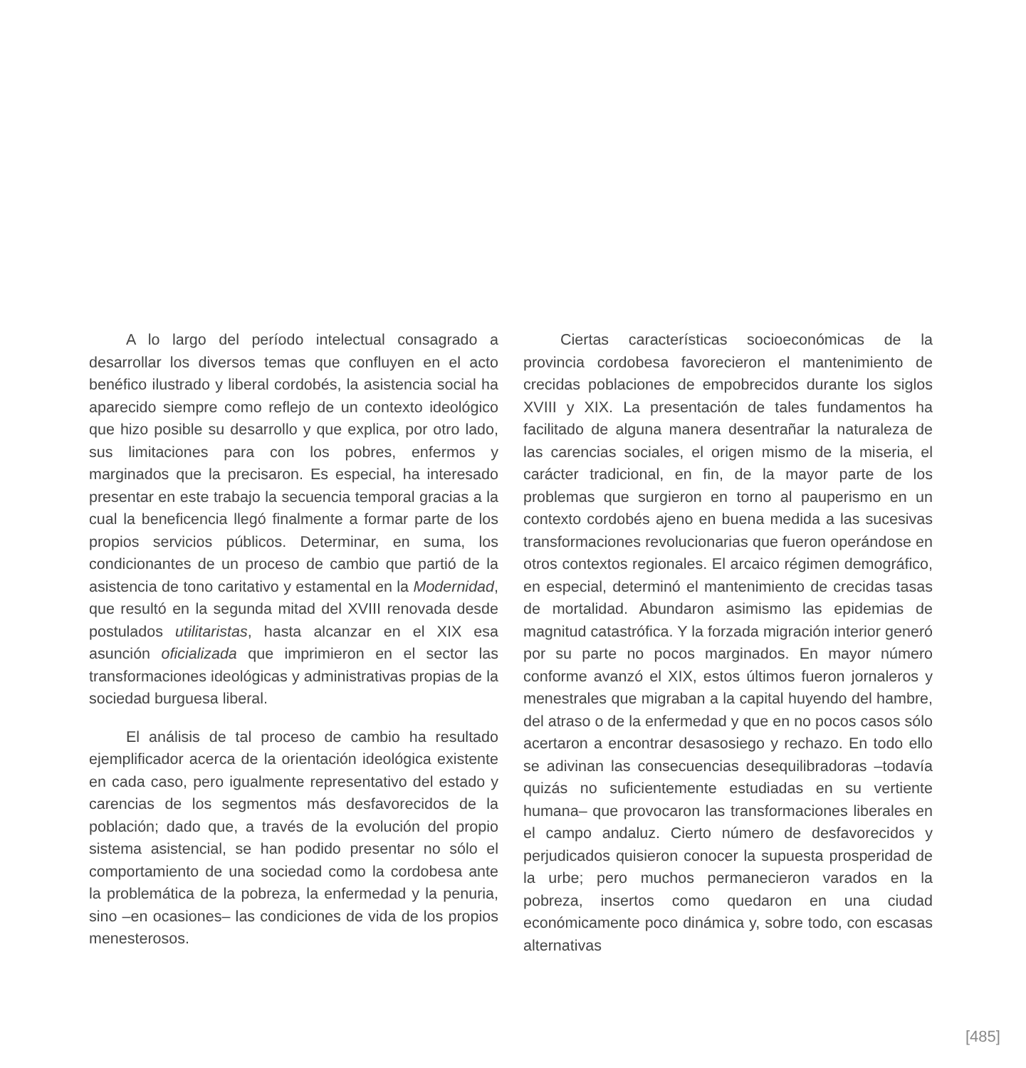A lo largo del período intelectual consagrado a desarrollar los diversos temas que confluyen en el acto benéfico ilustrado y liberal cordobés, la asistencia social ha aparecido siempre como reflejo de un contexto ideológico que hizo posible su desarrollo y que explica, por otro lado, sus limitaciones para con los pobres, enfermos y marginados que la precisaron. Es especial, ha interesado presentar en este trabajo la secuencia temporal gracias a la cual la beneficencia llegó finalmente a formar parte de los propios servicios públicos. Determinar, en suma, los condicionantes de un proceso de cambio que partió de la asistencia de tono caritativo y estamental en la Modernidad, que resultó en la segunda mitad del XVIII renovada desde postulados utilitaristas, hasta alcanzar en el XIX esa asunción oficializada que imprimieron en el sector las transformaciones ideológicas y administrativas propias de la sociedad burguesa liberal.
El análisis de tal proceso de cambio ha resultado ejemplificador acerca de la orientación ideológica existente en cada caso, pero igualmente representativo del estado y carencias de los segmentos más desfavorecidos de la población; dado que, a través de la evolución del propio sistema asistencial, se han podido presentar no sólo el comportamiento de una sociedad como la cordobesa ante la problemática de la pobreza, la enfermedad y la penuria, sino –en ocasiones– las condiciones de vida de los propios menesterosos.
Ciertas características socioeconómicas de la provincia cordobesa favorecieron el mantenimiento de crecidas poblaciones de empobrecidos durante los siglos XVIII y XIX. La presentación de tales fundamentos ha facilitado de alguna manera desentrañar la naturaleza de las carencias sociales, el origen mismo de la miseria, el carácter tradicional, en fin, de la mayor parte de los problemas que surgieron en torno al pauperismo en un contexto cordobés ajeno en buena medida a las sucesivas transformaciones revolucionarias que fueron operándose en otros contextos regionales. El arcaico régimen demográfico, en especial, determinó el mantenimiento de crecidas tasas de mortalidad. Abundaron asimismo las epidemias de magnitud catastrófica. Y la forzada migración interior generó por su parte no pocos marginados. En mayor número conforme avanzó el XIX, estos últimos fueron jornaleros y menestrales que migraban a la capital huyendo del hambre, del atraso o de la enfermedad y que en no pocos casos sólo acertaron a encontrar desasosiego y rechazo. En todo ello se adivinan las consecuencias desequilibradoras –todavía quizás no suficientemente estudiadas en su vertiente humana– que provocaron las transformaciones liberales en el campo andaluz. Cierto número de desfavorecidos y perjudicados quisieron conocer la supuesta prosperidad de la urbe; pero muchos permanecieron varados en la pobreza, insertos como quedaron en una ciudad económicamente poco dinámica y, sobre todo, con escasas alternativas
[485]